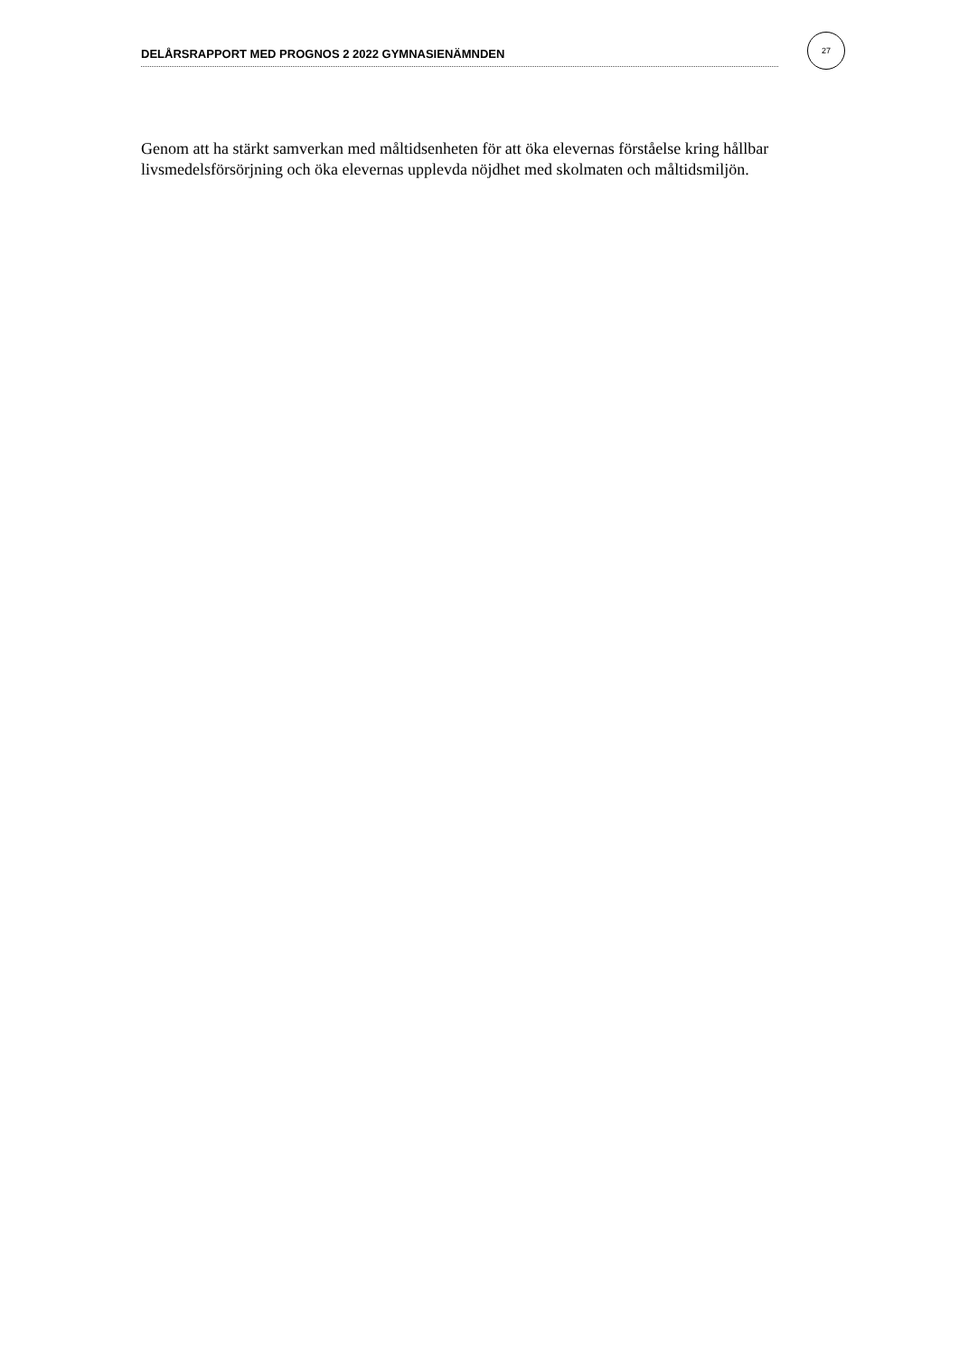DELÅRSRAPPORT MED PROGNOS 2 2022 GYMNASIENÄMNDEN
27
Genom att ha stärkt samverkan med måltidsenheten för att öka elevernas förståelse kring hållbar livsmedelsförsörjning och öka elevernas upplevda nöjdhet med skolmaten och måltidsmiljön.